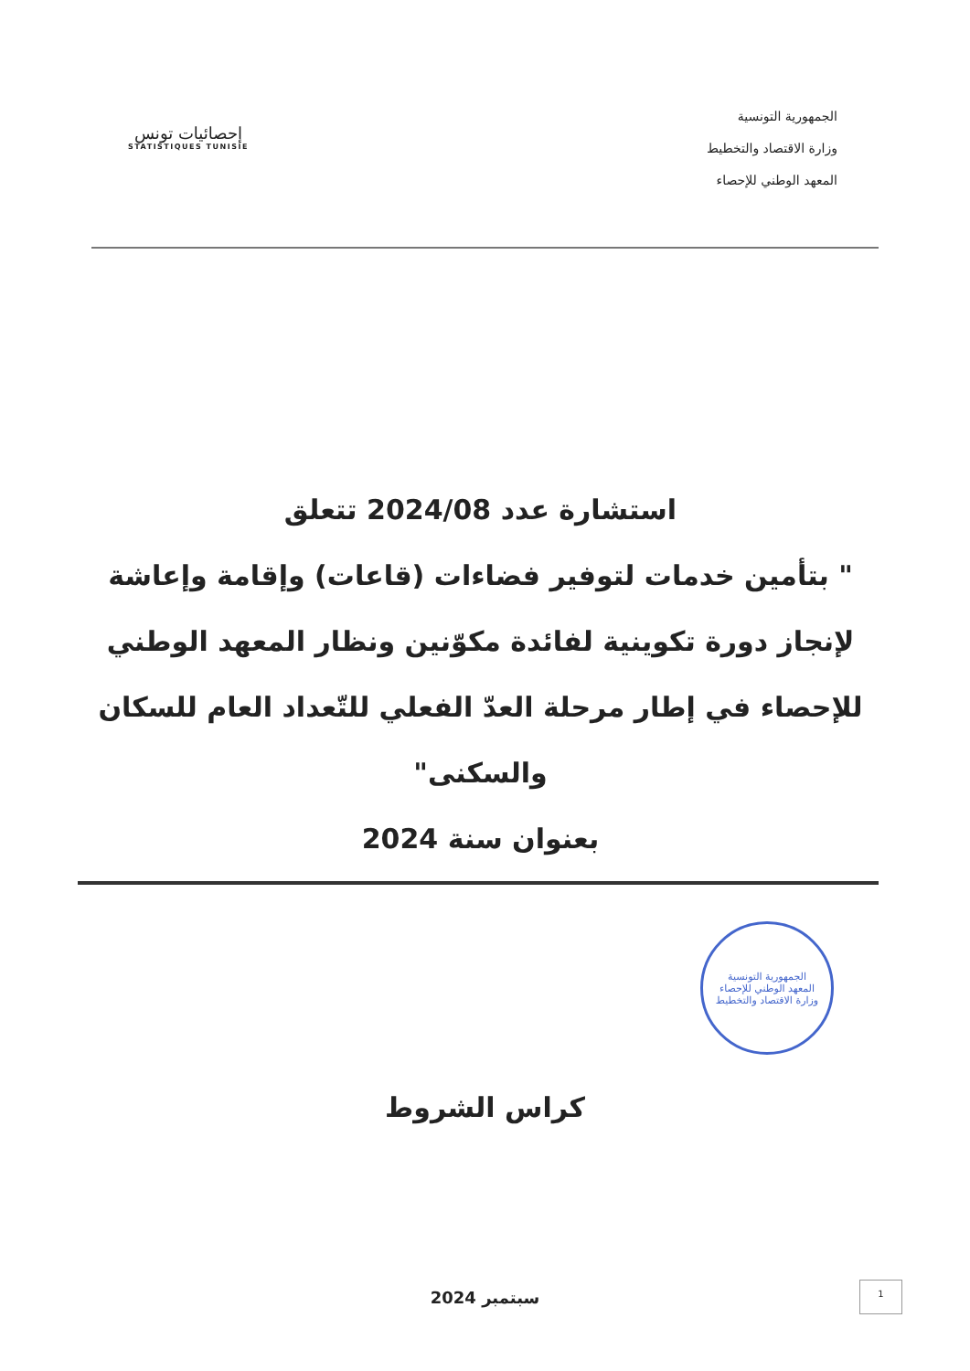الجمهورية التونسية
وزارة الاقتصاد والتخطيط
المعهد الوطني للإحصاء
إحصائيات تونس
STATISTIQUES TUNISIE
استشارة عدد 2024/08 تتعلق
" بتأمين خدمات لتوفير فضاءات (قاعات) وإقامة وإعاشة لإنجاز دورة تكوينية لفائدة مكوّنين ونظار المعهد الوطني للإحصاء في إطار مرحلة العدّ الفعلي للتّعداد العام للسكان والسكنى"
بعنوان سنة 2024
الجمهورية التونسية
المعهد الوطني للإحصاء
وزارة الاقتصاد والتخطيط
كراس الشروط
سبتمبر 2024
1